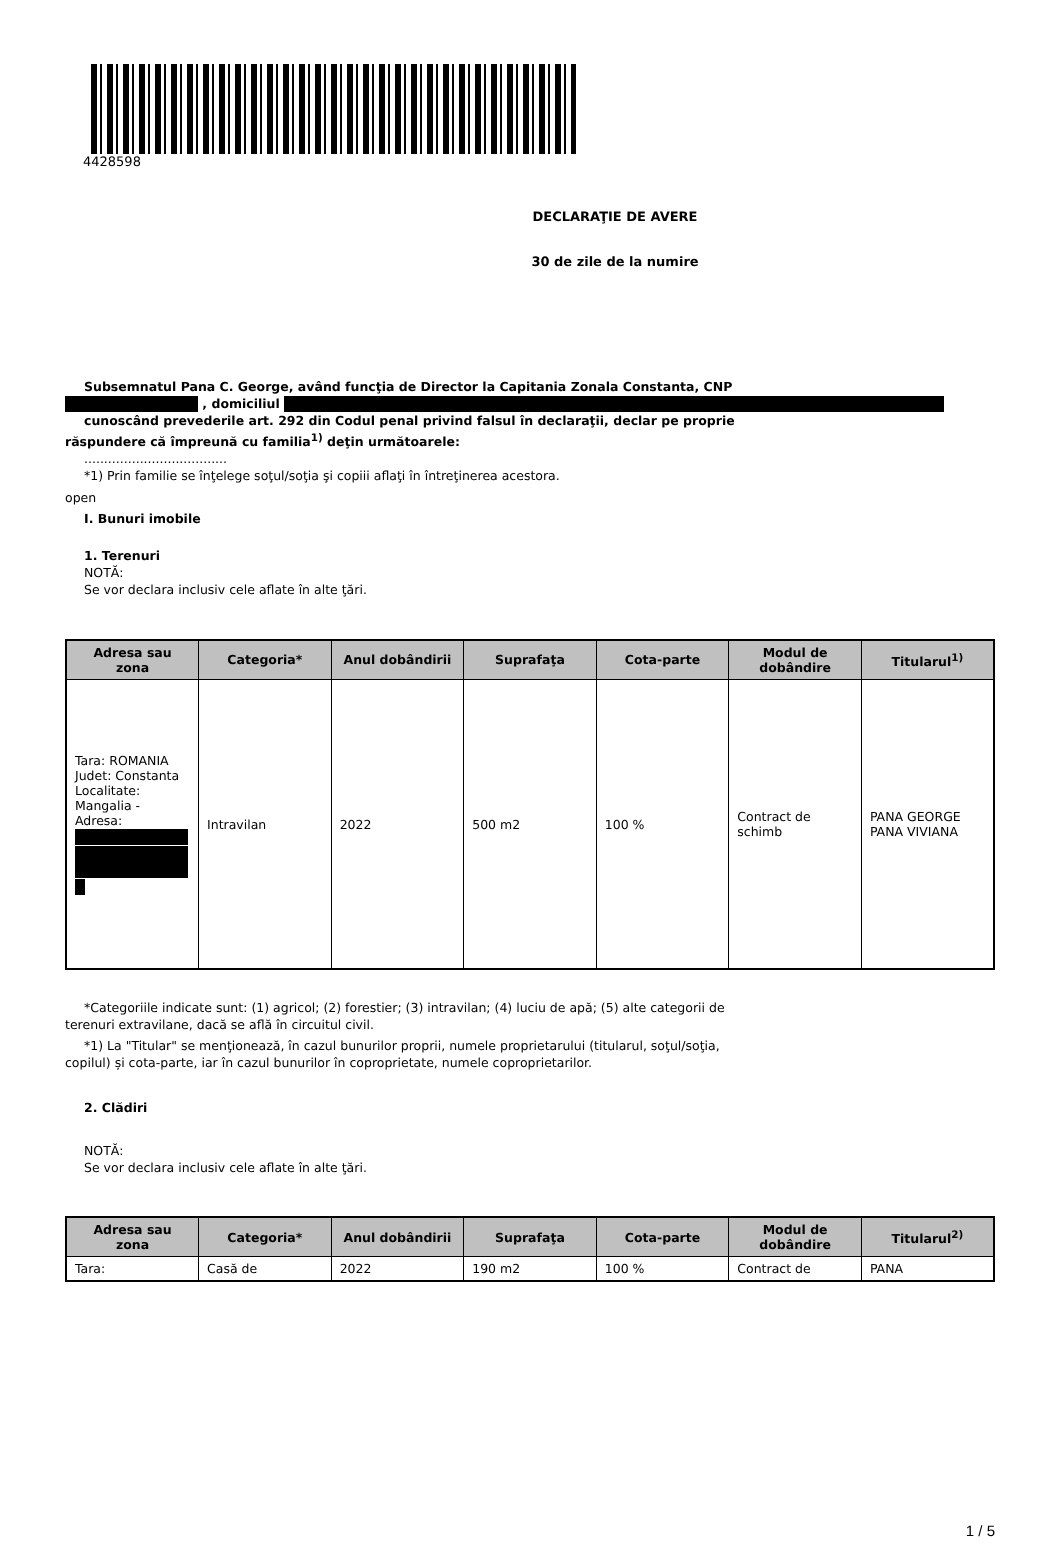4428598
DECLARAŢIE DE AVERE
30 de zile de la numire
Subsemnatul Pana C. George, având funcţia de Director la Capitania Zonala Constanta, CNP
, domiciliul
cunoscând prevederile art. 292 din Codul penal privind falsul în declaraţii, declar pe proprie
răspundere că împreună cu familia<sup>1)</sup> deţin următoarele:
....................................
*1) Prin familie se înţelege soţul/soţia şi copiii aflaţi în întreţinerea acestora.
open
I. Bunuri imobile
1. Terenuri
NOTĂ:
Se vor declara inclusiv cele aflate în alte ţări.
| Adresa sau zona | Categoria* | Anul dobândirii | Suprafaţa | Cota-parte | Modul de dobândire | Titularul<sup>1)</sup> |
| --- | --- | --- | --- | --- | --- | --- |
| Tara: ROMANIA Judet: Constanta Localitate: Mangalia - Adresa: | Intravilan | 2022 | 500 m2 | 100 % | Contract de schimb | PANA GEORGE PANA VIVIANA |
*Categoriile indicate sunt: (1) agricol; (2) forestier; (3) intravilan; (4) luciu de apă; (5) alte categorii de
terenuri extravilane, dacă se află în circuitul civil.
*1) La "Titular" se menţionează, în cazul bunurilor proprii, numele proprietarului (titularul, soţul/soţia,
copilul) și cota-parte, iar în cazul bunurilor în coproprietate, numele coproprietarilor.
2. Clădiri
NOTĂ:
Se vor declara inclusiv cele aflate în alte ţări.
| Adresa sau zona | Categoria* | Anul dobândirii | Suprafaţa | Cota-parte | Modul de dobândire | Titularul<sup>2)</sup> |
| --- | --- | --- | --- | --- | --- | --- |
| Tara: | Casă de | 2022 | 190 m2 | 100 % | Contract de | PANA |
1 / 5